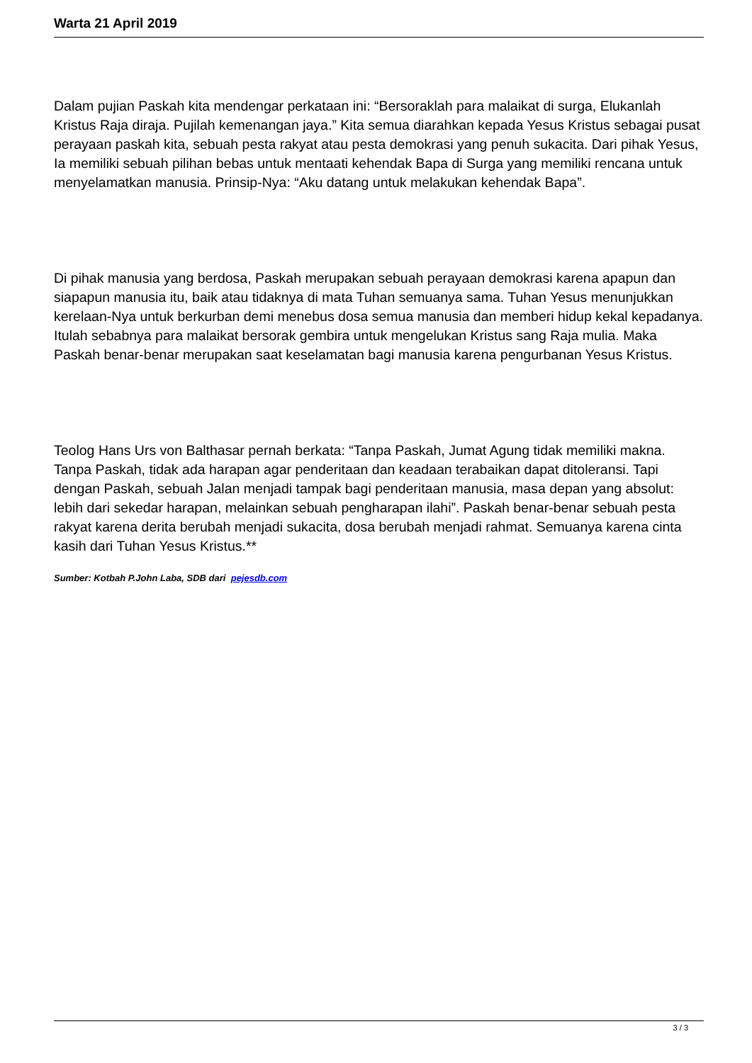Warta 21 April 2019
Dalam pujian Paskah kita mendengar perkataan ini: “Bersoraklah para malaikat di surga, Elukanlah Kristus Raja diraja. Pujilah kemenangan jaya.” Kita semua diarahkan kepada Yesus Kristus sebagai pusat perayaan paskah kita, sebuah pesta rakyat atau pesta demokrasi yang penuh sukacita. Dari pihak Yesus, Ia memiliki sebuah pilihan bebas untuk mentaati kehendak Bapa di Surga yang memiliki rencana untuk menyelamatkan manusia. Prinsip-Nya: “Aku datang untuk melakukan kehendak Bapa”.
Di pihak manusia yang berdosa, Paskah merupakan sebuah perayaan demokrasi karena apapun dan siapapun manusia itu, baik atau tidaknya di mata Tuhan semuanya sama. Tuhan Yesus menunjukkan kerelaan-Nya untuk berkurban demi menebus dosa semua manusia dan memberi hidup kekal kepadanya. Itulah sebabnya para malaikat bersorak gembira untuk mengelukan Kristus sang Raja mulia. Maka Paskah benar-benar merupakan saat keselamatan bagi manusia karena pengurbanan Yesus Kristus.
Teolog Hans Urs von Balthasar pernah berkata: “Tanpa Paskah, Jumat Agung tidak memiliki makna. Tanpa Paskah, tidak ada harapan agar penderitaan dan keadaan terabaikan dapat ditoleransi. Tapi dengan Paskah, sebuah Jalan menjadi tampak bagi penderitaan manusia, masa depan yang absolut: lebih dari sekedar harapan, melainkan sebuah pengharapan ilahi”. Paskah benar-benar sebuah pesta rakyat karena derita berubah menjadi sukacita, dosa berubah menjadi rahmat. Semuanya karena cinta kasih dari Tuhan Yesus Kristus.**
Sumber: Kotbah P.John Laba, SDB dari pejesdb.com
3 / 3